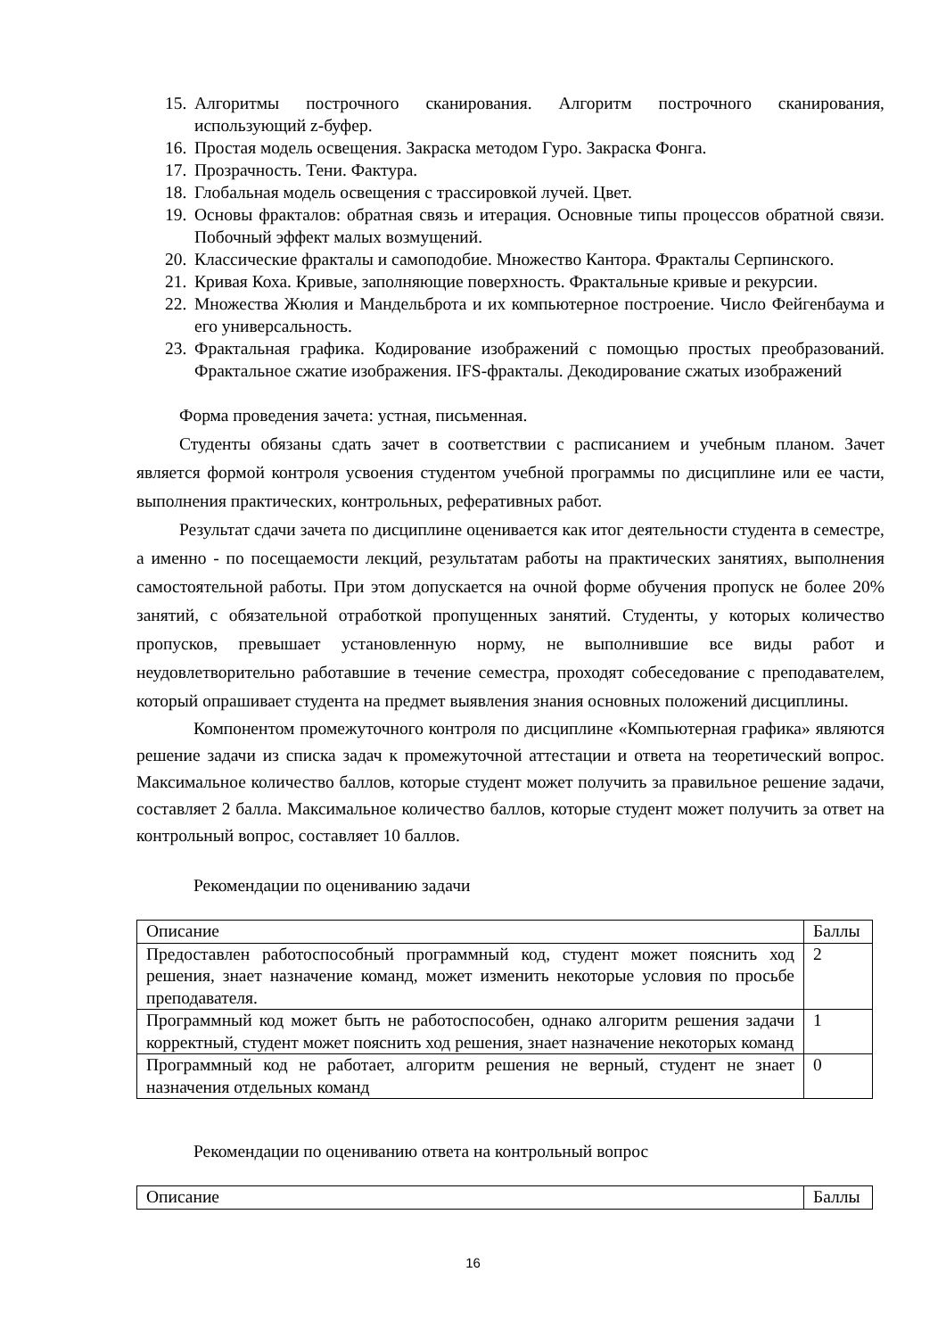15. Алгоритмы построчного сканирования. Алгоритм построчного сканирования, использующий z-буфер.
16. Простая модель освещения. Закраска методом Гуро. Закраска Фонга.
17. Прозрачность. Тени. Фактура.
18. Глобальная модель освещения с трассировкой лучей. Цвет.
19. Основы фракталов: обратная связь и итерация. Основные типы процессов обратной связи. Побочный эффект малых возмущений.
20. Классические фракталы и самоподобие. Множество Кантора. Фракталы Серпинского.
21. Кривая Коха. Кривые, заполняющие поверхность. Фрактальные кривые и рекурсии.
22. Множества Жюлия и Мандельброта и их компьютерное построение. Число Фейгенбаума и его универсальность.
23. Фрактальная графика. Кодирование изображений с помощью простых преобразований. Фрактальное сжатие изображения. IFS-фракталы. Декодирование сжатых изображений
Форма проведения зачета: устная, письменная.
Студенты обязаны сдать зачет в соответствии с расписанием и учебным планом. Зачет является формой контроля усвоения студентом учебной программы по дисциплине или ее части, выполнения практических, контрольных, реферативных работ.
Результат сдачи зачета по дисциплине оценивается как итог деятельности студента в семестре, а именно - по посещаемости лекций, результатам работы на практических занятиях, выполнения самостоятельной работы. При этом допускается на очной форме обучения пропуск не более 20% занятий, с обязательной отработкой пропущенных занятий. Студенты, у которых количество пропусков, превышает установленную норму, не выполнившие все виды работ и неудовлетворительно работавшие в течение семестра, проходят собеседование с преподавателем, который опрашивает студента на предмет выявления знания основных положений дисциплины.
Компонентом промежуточного контроля по дисциплине «Компьютерная графика» являются решение задачи из списка задач к промежуточной аттестации и ответа на теоретический вопрос. Максимальное количество баллов, которые студент может получить за правильное решение задачи, составляет 2 балла. Максимальное количество баллов, которые студент может получить за ответ на контрольный вопрос, составляет 10 баллов.
Рекомендации по оцениванию задачи
| Описание | Баллы |
| Предоставлен работоспособный программный код, студент может пояснить ход решения, знает назначение команд, может изменить некоторые условия по просьбе преподавателя. | 2 |
| Программный код может быть не работоспособен, однако алгоритм решения задачи корректный, студент может пояснить ход решения, знает назначение некоторых команд | 1 |
| Программный код не работает, алгоритм решения не верный, студент не знает назначения отдельных команд | 0 |
Рекомендации по оцениванию ответа на контрольный вопрос
| Описание | Баллы |
16